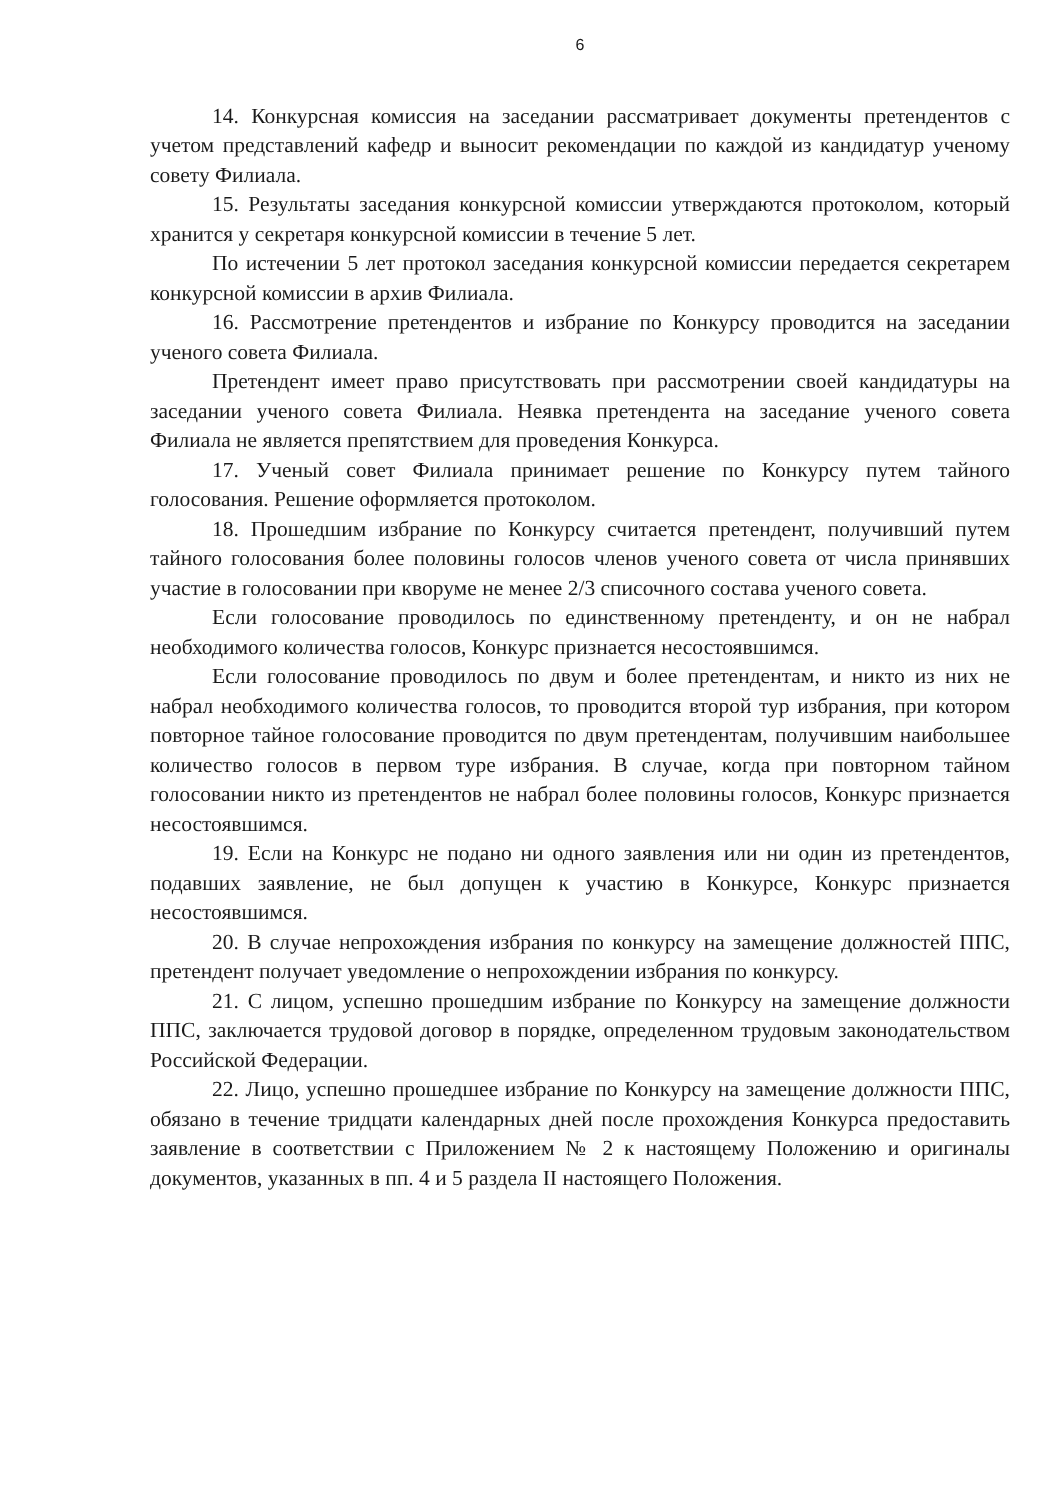6
14. Конкурсная комиссия на заседании рассматривает документы претендентов с учетом представлений кафедр и выносит рекомендации по каждой из кандидатур ученому совету Филиала.
15. Результаты заседания конкурсной комиссии утверждаются протоколом, который хранится у секретаря конкурсной комиссии в течение 5 лет.
По истечении 5 лет протокол заседания конкурсной комиссии передается секретарем конкурсной комиссии в архив Филиала.
16. Рассмотрение претендентов и избрание по Конкурсу проводится на заседании ученого совета Филиала.
Претендент имеет право присутствовать при рассмотрении своей кандидатуры на заседании ученого совета Филиала. Неявка претендента на заседание ученого совета Филиала не является препятствием для проведения Конкурса.
17. Ученый совет Филиала принимает решение по Конкурсу путем тайного голосования. Решение оформляется протоколом.
18. Прошедшим избрание по Конкурсу считается претендент, получивший путем тайного голосования более половины голосов членов ученого совета от числа принявших участие в голосовании при кворуме не менее 2/3 списочного состава ученого совета.
Если голосование проводилось по единственному претенденту, и он не набрал необходимого количества голосов, Конкурс признается несостоявшимся.
Если голосование проводилось по двум и более претендентам, и никто из них не набрал необходимого количества голосов, то проводится второй тур избрания, при котором повторное тайное голосование проводится по двум претендентам, получившим наибольшее количество голосов в первом туре избрания. В случае, когда при повторном тайном голосовании никто из претендентов не набрал более половины голосов, Конкурс признается несостоявшимся.
19. Если на Конкурс не подано ни одного заявления или ни один из претендентов, подавших заявление, не был допущен к участию в Конкурсе, Конкурс признается несостоявшимся.
20. В случае непрохождения избрания по конкурсу на замещение должностей ППС, претендент получает уведомление о непрохождении избрания по конкурсу.
21. С лицом, успешно прошедшим избрание по Конкурсу на замещение должности ППС, заключается трудовой договор в порядке, определенном трудовым законодательством Российской Федерации.
22. Лицо, успешно прошедшее избрание по Конкурсу на замещение должности ППС, обязано в течение тридцати календарных дней после прохождения Конкурса предоставить заявление в соответствии с Приложением № 2 к настоящему Положению и оригиналы документов, указанных в пп. 4 и 5 раздела II настоящего Положения.